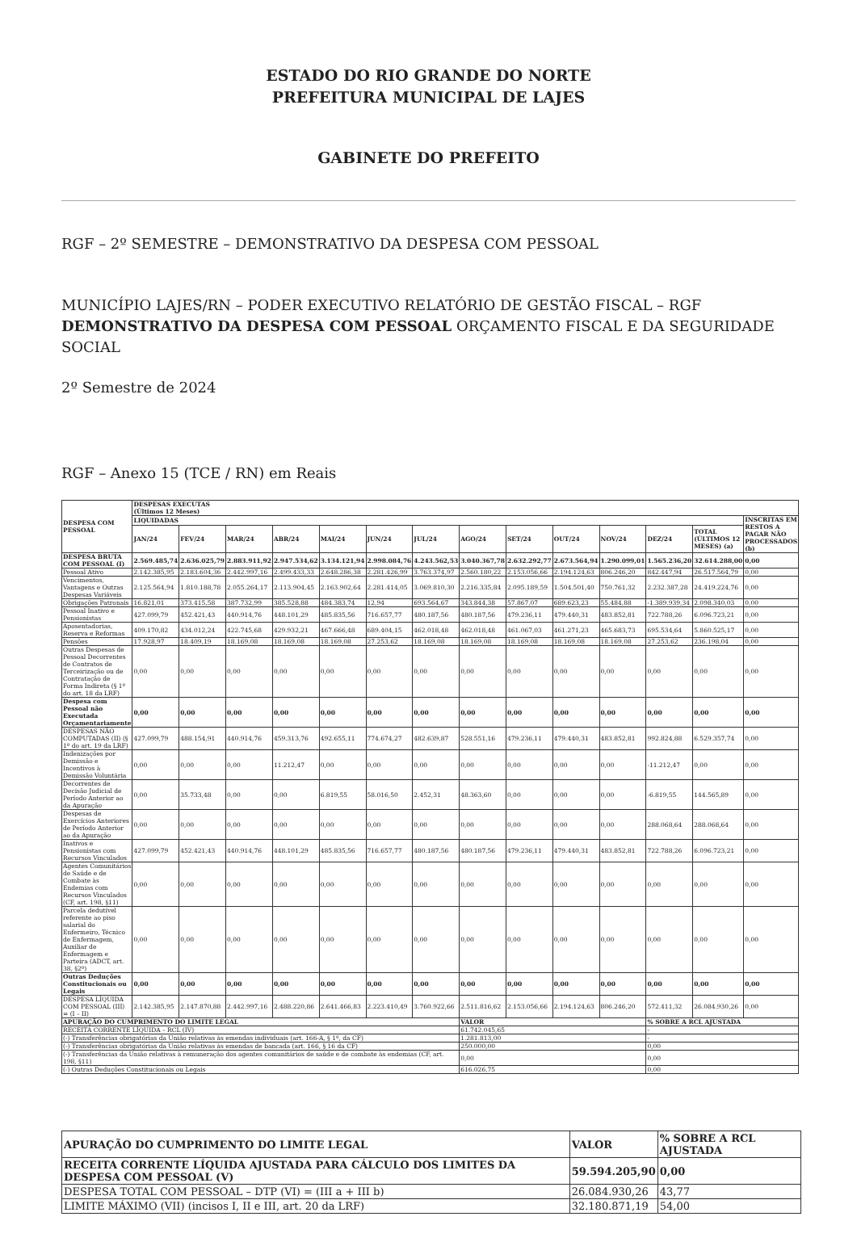ESTADO DO RIO GRANDE DO NORTE
PREFEITURA MUNICIPAL DE LAJES
GABINETE DO PREFEITO
RGF – 2º SEMESTRE – DEMONSTRATIVO DA DESPESA COM PESSOAL
MUNICÍPIO LAJES/RN – PODER EXECUTIVO RELATÓRIO DE GESTÃO FISCAL – RGF DEMONSTRATIVO DA DESPESA COM PESSOAL ORÇAMENTO FISCAL E DA SEGURIDADE SOCIAL
2º Semestre de 2024
RGF – Anexo 15 (TCE / RN) em Reais
| DESPESA COM PESSOAL | DESPESAS EXECUTAS (Últimos 12 Meses) | | | | | | | | | | | | | |
| --- | --- | --- | --- | --- | --- | --- | --- | --- | --- | --- | --- | --- | --- | --- |
| | LIQUIDADAS | | | | | | | | | | | | | INSCRITAS EM RESTOS A PAGAR NÃO PROCESSADOS (b) |
| | JAN/24 | FEV/24 | MAR/24 | ABR/24 | MAI/24 | JUN/24 | JUL/24 | AGO/24 | SET/24 | OUT/24 | NOV/24 | DEZ/24 | TOTAL (ÚLTIMOS 12 MESES) (a) | |
| DESPESA BRUTA COM PESSOAL (I) | 2.569.485,74 | 2.636.025,79 | 2.883.911,92 | 2.947.534,62 | 3.134.121,94 | 2.998.084,76 | 4.243.562,53 | 3.040.367,78 | 2.632.292,77 | 2.673.564,94 | 1.290.099,01 | 1.565.236,20 | 32.614.288,00 | 0,00 |
| Pessoal Ativo | 2.142.385,95 | 2.183.604,36 | 2.442.997,16 | 2.499.433,33 | 2.648.286,38 | 2.281.426,99 | 3.763.374,97 | 2.560.180,22 | 2.153.056,66 | 2.194.124,63 | 806.246,20 | 842.447,94 | 26.517.564,79 | 0,00 |
| Vencimentos, Vantagens e Outras Despesas Variáveis | 2.125.564,94 | 1.810.188,78 | 2.055.264,17 | 2.113.904,45 | 2.163.902,64 | 2.281.414,05 | 3.069.810,30 | 2.216.335,84 | 2.095.189,59 | 1.504.501,40 | 750.761,32 | 2.232.387,28 | 24.419.224,76 | 0,00 |
| Obrigações Patronais | 16.821,01 | 373.415,58 | 387.732,99 | 385.528,88 | 484.383,74 | 12,94 | 693.564,67 | 343.844,38 | 57.867,07 | 689.623,23 | 55.484,88 | -1.389.939,34 | 2.098.340,03 | 0,00 |
| Pessoal Inativo e Pensionistas | 427.099,79 | 452.421,43 | 440.914,76 | 448.101,29 | 485.835,56 | 716.657,77 | 480.187,56 | 480.187,56 | 479.236,11 | 479.440,31 | 483.852,81 | 722.788,26 | 6.096.723,21 | 0,00 |
| Aposentadorias, Reserva e Reformas | 409.170,82 | 434.012,24 | 422.745,68 | 429.932,21 | 467.666,48 | 689.404,15 | 462.018,48 | 462.018,48 | 461.067,03 | 461.271,23 | 465.683,73 | 695.534,64 | 5.860.525,17 | 0,00 |
| Pensões | 17.928,97 | 18.409,19 | 18.169,08 | 18.169,08 | 18.169,08 | 27.253,62 | 18.169,08 | 18.169,08 | 18.169,08 | 18.169,08 | 18.169,08 | 27.253,62 | 236.198,04 | 0,00 |
| Outras Despesas de Pessoal Decorrentes de Contratos de Terceirização ou de Contratação de Forma Indireta (§ 1º do art. 18 da LRF) | 0,00 | 0,00 | 0,00 | 0,00 | 0,00 | 0,00 | 0,00 | 0,00 | 0,00 | 0,00 | 0,00 | 0,00 | 0,00 | 0,00 |
| Despesa com Pessoal não Executada Orçamentariamente | 0,00 | 0,00 | 0,00 | 0,00 | 0,00 | 0,00 | 0,00 | 0,00 | 0,00 | 0,00 | 0,00 | 0,00 | 0,00 | 0,00 |
| DESPESAS NÃO COMPUTADAS (II) (§ 1º do art. 19 da LRF) | 427.099,79 | 488.154,91 | 440.914,76 | 459.313,76 | 492.655,11 | 774.674,27 | 482.639,87 | 528.551,16 | 479.236,11 | 479.440,31 | 483.852,81 | 992.824,88 | 6.529.357,74 | 0,00 |
| Indenizações por Demissão e Incentivos à Demissão Voluntária | 0,00 | 0,00 | 0,00 | 11.212,47 | 0,00 | 0,00 | 0,00 | 0,00 | 0,00 | 0,00 | 0,00 | -11.212,47 | 0,00 | 0,00 |
| Decorrentes de Decisão Judicial de Período Anterior ao da Apuração | 0,00 | 35.733,48 | 0,00 | 0,00 | 6.819,55 | 58.016,50 | 2.452,31 | 48.363,60 | 0,00 | 0,00 | 0,00 | -6.819,55 | 144.565,89 | 0,00 |
| Despesas de Exercícios Anteriores de Período Anterior ao da Apuração | 0,00 | 0,00 | 0,00 | 0,00 | 0,00 | 0,00 | 0,00 | 0,00 | 0,00 | 0,00 | 0,00 | 288.068,64 | 288.068,64 | 0,00 |
| Inativos e Pensionistas com Recursos Vinculados | 427.099,79 | 452.421,43 | 440.914,76 | 448.101,29 | 485.835,56 | 716.657,77 | 480.187,56 | 480.187,56 | 479.236,11 | 479.440,31 | 483.852,81 | 722.788,26 | 6.096.723,21 | 0,00 |
| Agentes Comunitários de Saúde e de Combate às Endemias com Recursos Vinculados (CF, art. 198, §11) | 0,00 | 0,00 | 0,00 | 0,00 | 0,00 | 0,00 | 0,00 | 0,00 | 0,00 | 0,00 | 0,00 | 0,00 | 0,00 | 0,00 |
| Parcela dedutível referente ao piso salarial do Enfermeiro, Técnico de Enfermagem, Auxiliar de Enfermagem e Parteira (ADCT, art. 38, §2º) | 0,00 | 0,00 | 0,00 | 0,00 | 0,00 | 0,00 | 0,00 | 0,00 | 0,00 | 0,00 | 0,00 | 0,00 | 0,00 | 0,00 |
| Outras Deduções Constitucionais ou Legais | 0,00 | 0,00 | 0,00 | 0,00 | 0,00 | 0,00 | 0,00 | 0,00 | 0,00 | 0,00 | 0,00 | 0,00 | 0,00 | 0,00 |
| DESPESA LÍQUIDA COM PESSOAL (III) = (I – II) | 2.142.385,95 | 2.147.870,88 | 2.442.997,16 | 2.488.220,86 | 2.641.466,83 | 2.223.410,49 | 3.760.922,66 | 2.511.816,62 | 2.153.056,66 | 2.194.124,63 | 806.246,20 | 572.411,32 | 26.084.930,26 | 0,00 |
| APURAÇÃO DO CUMPRIMENTO DO LIMITE LEGAL | | | | | | | | VALOR | | | | % SOBRE A RCL AJUSTADA | | |
| RECEITA CORRENTE LÍQUIDA – RCL (IV) | | | | | | | | 61.742.045,65 | | | | - | | |
| (-) Transferências obrigatórias da União relativas às emendas individuais (art. 166-A, § 1º, da CF) | | | | | | | | 1.281.813,00 | | | | - | | |
| (-) Transferências obrigatórias da União relativas às emendas de bancada (art. 166, § 16 da CF) | | | | | | | | 250.000,00 | | | | 0,00 | | |
| (-) Transferências da União relativas à remuneração dos agentes comunitários de saúde e de combate às endemias (CF, art. 198, §11) | | | | | | | | 0,00 | | | | 0,00 | | |
| (-) Outras Deduções Constitucionais ou Legais | | | | | | | | 616.026,75 | | | | 0,00 | | |
| APURAÇÃO DO CUMPRIMENTO DO LIMITE LEGAL | VALOR | % SOBRE A RCL AJUSTADA |
| --- | --- | --- |
| RECEITA CORRENTE LÍQUIDA AJUSTADA PARA CÁLCULO DOS LIMITES DA DESPESA COM PESSOAL (V) | 59.594.205,90 | 0,00 |
| DESPESA TOTAL COM PESSOAL – DTP (VI) = (III a + III b) | 26.084.930,26 | 43,77 |
| LIMITE MÁXIMO (VII) (incisos I, II e III, art. 20 da LRF) | 32.180.871,19 | 54,00 |